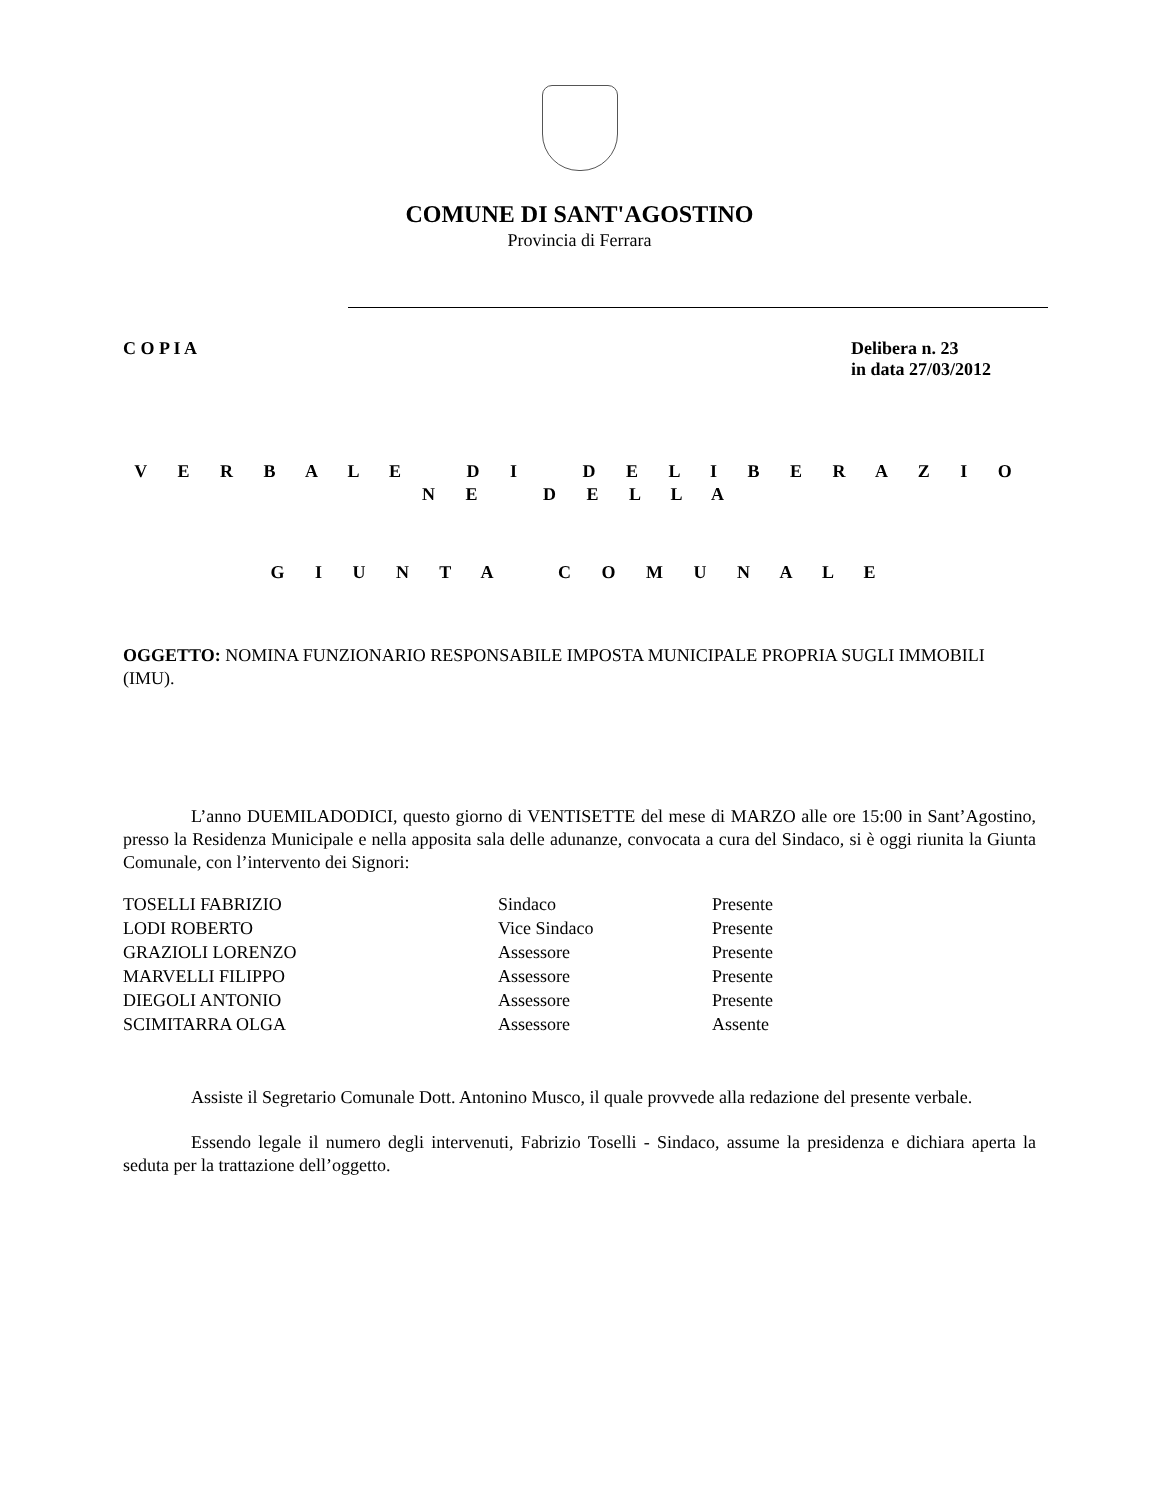COMUNE DI SANT'AGOSTINO
Provincia di Ferrara
C O P I A Delibera n. 23
in data 27/03/2012
V E R B A L E D I D E L I B E R A Z I O N E D E L L A
G I U N T A C O M U N A L E
OGGETTO: NOMINA FUNZIONARIO RESPONSABILE IMPOSTA MUNICIPALE PROPRIA SUGLI IMMOBILI (IMU).
L’anno DUEMILADODICI, questo giorno di VENTISETTE del mese di MARZO alle ore 15:00 in Sant’Agostino, presso la Residenza Municipale e nella apposita sala delle adunanze, convocata a cura del Sindaco, si è oggi riunita la Giunta Comunale, con l’intervento dei Signori:
| TOSELLI FABRIZIO | Sindaco | Presente |
| LODI ROBERTO | Vice Sindaco | Presente |
| GRAZIOLI LORENZO | Assessore | Presente |
| MARVELLI FILIPPO | Assessore | Presente |
| DIEGOLI ANTONIO | Assessore | Presente |
| SCIMITARRA OLGA | Assessore | Assente |
Assiste il Segretario Comunale Dott. Antonino Musco, il quale provvede alla redazione del presente verbale.
Essendo legale il numero degli intervenuti, Fabrizio Toselli - Sindaco, assume la presidenza e dichiara aperta la seduta per la trattazione dell’oggetto.